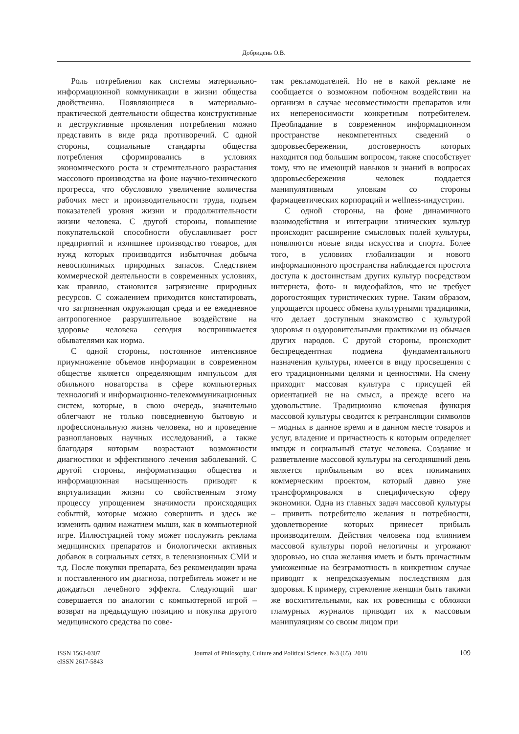Добридень О.В.
Роль потребления как системы материально-информационной коммуникации в жизни общества двойственна. Появляющиеся в материально-практической деятельности общества конструктивные и деструктивные проявления потребления можно представить в виде ряда противоречий. С одной стороны, социальные стандарты общества потребления сформировались в условиях экономического роста и стремительного разрастания массового производства на фоне научно-технического прогресса, что обусловило увеличение количества рабочих мест и производительности труда, подъем показателей уровня жизни и продолжительности жизни человека. С другой стороны, повышение покупательской способности обуславливает рост предприятий и излишнее производство товаров, для нужд которых производится избыточная добыча невосполнимых природных запасов. Следствием коммерческой деятельности в современных условиях, как правило, становится загрязнение природных ресурсов. С сожалением приходится констатировать, что загрязненная окружающая среда и ее ежедневное антропогенное разрушительное воздействие на здоровье человека сегодня воспринимается обывателями как норма.
С одной стороны, постоянное интенсивное приумножение объемов информации в современном обществе является определяющим импульсом для обильного новаторства в сфере компьютерных технологий и информационно-телекоммуникационных систем, которые, в свою очередь, значительно облегчают не только повседневную бытовую и профессиональную жизнь человека, но и проведение разноплановых научных исследований, а также благодаря которым возрастают возможности диагностики и эффективного лечения заболеваний. С другой стороны, информатизация общества и информационная насыщенность приводят к виртуализации жизни со свойственным этому процессу упрощением значимости происходящих событий, которые можно совершить и здесь же изменить одним нажатием мыши, как в компьютерной игре. Иллюстрацией тому может послужить реклама медицинских препаратов и биологически активных добавок в социальных сетях, в телевизионных СМИ и т.д. После покупки препарата, без рекомендации врача и поставленного им диагноза, потребитель может и не дождаться лечебного эффекта. Следующий шаг совершается по аналогии с компьютерной игрой – возврат на предыдущую позицию и покупка другого медицинского средства по сове-
там рекламодателей. Но не в какой рекламе не сообщается о возможном побочном воздействии на организм в случае несовместимости препаратов или их непереносимости конкретным потребителем. Преобладание в современном информационном пространстве некомпетентных сведений о здоровьесбережении, достоверность которых находится под большим вопросом, также способствует тому, что не имеющий навыков и знаний в вопросах здоровьесбережения человек поддается манипулятивным уловкам со стороны фармацевтических корпораций и wellness-индустрии.
С одной стороны, на фоне динамичного взаимодействия и интеграции этнических культур происходит расширение смысловых полей культуры, появляются новые виды искусства и спорта. Более того, в условиях глобализации и нового информационного пространства наблюдается простота доступа к достоинствам других культур посредством интернета, фото- и видеофайлов, что не требует дорогостоящих туристических турне. Таким образом, упрощается процесс обмена культурными традициями, что делает доступным знакомство с культурой здоровья и оздоровительными практиками из обычаев других народов. С другой стороны, происходит беспрецедентная подмена фундаментального назначения культуры, имеется в виду просвещения с его традиционными целями и ценностями. На смену приходит массовая культура с присущей ей ориентацией не на смысл, а прежде всего на удовольствие. Традиционно ключевая функция массовой культуры сводится к ретрансляции символов – модных в данное время и в данном месте товаров и услуг, владение и причастность к которым определяет имидж и социальный статус человека. Создание и разветвление массовой культуры на сегодняшний день является прибыльным во всех пониманиях коммерческим проектом, который давно уже трансформировался в специфическую сферу экономики. Одна из главных задач массовой культуры – привить потребителю желания и потребности, удовлетворение которых принесет прибыль производителям. Действия человека под влиянием массовой культуры порой нелогичны и угрожают здоровью, но сила желания иметь и быть причастным умноженные на безграмотность в конкретном случае приводят к непредсказуемым последствиям для здоровья. К примеру, стремление женщин быть такими же восхитительными, как их ровесницы с обложки гламурных журналов приводит их к массовым манипуляциям со своим лицом при
ISSN 1563-0307
eISSN 2617-5843
Journal of Philosophy, Culture and Political Science. №3 (65). 2018
109